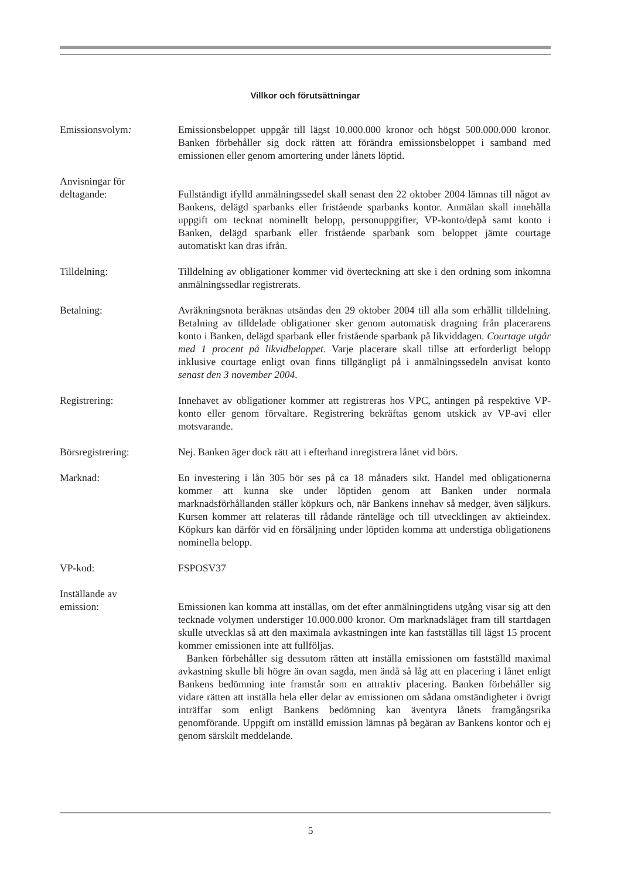Villkor och förutsättningar
Emissionsvolym: Emissionsbeloppet uppgår till lägst 10.000.000 kronor och högst 500.000.000 kronor. Banken förbehåller sig dock rätten att förändra emissionsbeloppet i samband med emissionen eller genom amortering under lånets löptid.
Anvisningar för
deltagande:
Fullständigt ifylld anmälningssedel skall senast den 22 oktober 2004 lämnas till något av Bankens, delägd sparbanks eller fristående sparbanks kontor. Anmälan skall innehålla uppgift om tecknat nominellt belopp, personuppgifter, VP-konto/depå samt konto i Banken, delägd sparbank eller fristående sparbank som beloppet jämte courtage automatiskt kan dras ifrån.
Tilldelning: Tilldelning av obligationer kommer vid överteckning att ske i den ordning som inkomna anmälningssedlar registrerats.
Betalning: Avräkningsnota beräknas utsändas den 29 oktober 2004 till alla som erhållit tilldelning. Betalning av tilldelade obligationer sker genom automatisk dragning från placerarens konto i Banken, delägd sparbank eller fristående sparbank på likviddagen. Courtage utgår med 1 procent på likvidbeloppet. Varje placerare skall tillse att erforderligt belopp inklusive courtage enligt ovan finns tillgängligt på i anmälningssedeln anvisat konto senast den 3 november 2004.
Registrering: Innehavet av obligationer kommer att registreras hos VPC, antingen på respektive VP-konto eller genom förvaltare. Registrering bekräftas genom utskick av VP-avi eller motsvarande.
Börsregistrering: Nej. Banken äger dock rätt att i efterhand inregistrera lånet vid börs.
Marknad: En investering i lån 305 bör ses på ca 18 månaders sikt. Handel med obligationerna kommer att kunna ske under löptiden genom att Banken under normala marknadsförhållanden ställer köpkurs och, när Bankens innehav så medger, även säljkurs. Kursen kommer att relateras till rådande ränteläge och till utvecklingen av aktieindex. Köpkurs kan därför vid en försäljning under löptiden komma att understiga obligationens nominella belopp.
VP-kod: FSPOSV37
Inställande av
emission:
Emissionen kan komma att inställas, om det efter anmälningtidens utgång visar sig att den tecknade volymen understiger 10.000.000 kronor. Om marknadsläget fram till startdagen skulle utvecklas så att den maximala avkastningen inte kan fastställas till lägst 15 procent kommer emissionen inte att fullföljas.
Banken förbehåller sig dessutom rätten att inställa emissionen om fastställd maximal avkastning skulle bli högre än ovan sagda, men ändå så låg att en placering i lånet enligt Bankens bedömning inte framstår som en attraktiv placering. Banken förbehåller sig vidare rätten att inställa hela eller delar av emissionen om sådana omständigheter i övrigt inträffar som enligt Bankens bedömning kan äventyra lånets framgångsrika genomförande. Uppgift om inställd emission lämnas på begäran av Bankens kontor och ej genom särskilt meddelande.
5